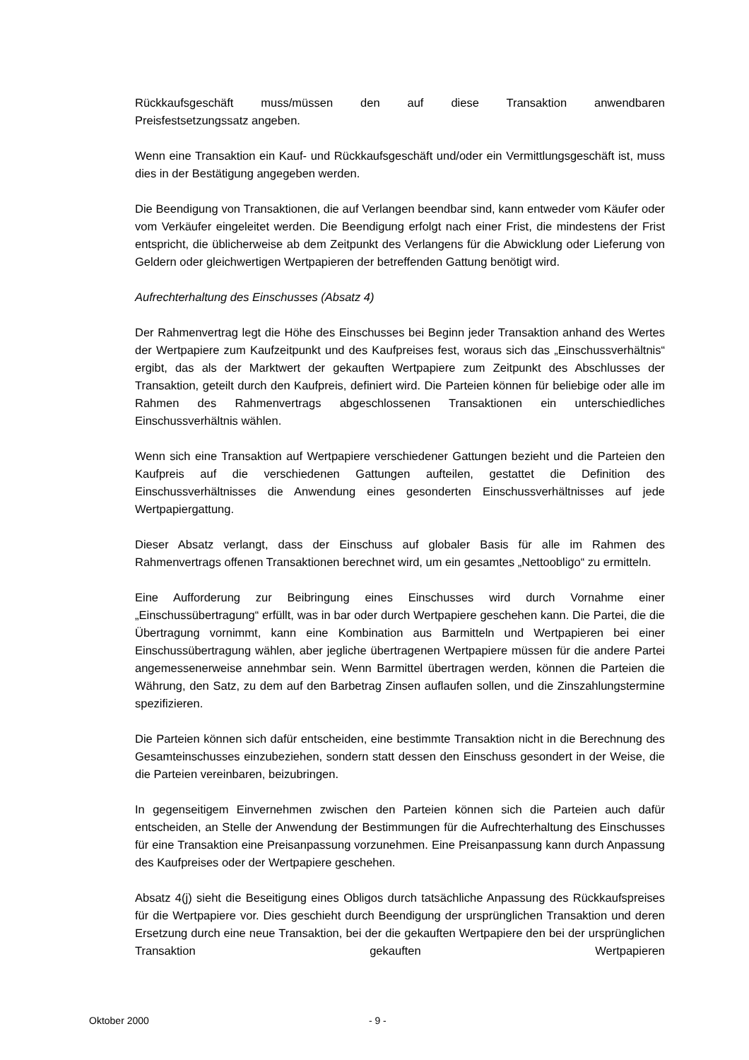Rückkaufsgeschäft muss/müssen den auf diese Transaktion anwendbaren
Preisfestsetzungssatz angeben.
Wenn eine Transaktion ein Kauf- und Rückkaufsgeschäft und/oder ein Vermittlungsgeschäft ist, muss dies in der Bestätigung angegeben werden.
Die Beendigung von Transaktionen, die auf Verlangen beendbar sind, kann entweder vom Käufer oder vom Verkäufer eingeleitet werden. Die Beendigung erfolgt nach einer Frist, die mindestens der Frist entspricht, die üblicherweise ab dem Zeitpunkt des Verlangens für die Abwicklung oder Lieferung von Geldern oder gleichwertigen Wertpapieren der betreffenden Gattung benötigt wird.
Aufrechterhaltung des Einschusses (Absatz 4)
Der Rahmenvertrag legt die Höhe des Einschusses bei Beginn jeder Transaktion anhand des Wertes der Wertpapiere zum Kaufzeitpunkt und des Kaufpreises fest, woraus sich das „Einschussverhältnis“ ergibt, das als der Marktwert der gekauften Wertpapiere zum Zeitpunkt des Abschlusses der Transaktion, geteilt durch den Kaufpreis, definiert wird. Die Parteien können für beliebige oder alle im Rahmen des Rahmenvertrags abgeschlossenen Transaktionen ein unterschiedliches Einschussverhältnis wählen.
Wenn sich eine Transaktion auf Wertpapiere verschiedener Gattungen bezieht und die Parteien den Kaufpreis auf die verschiedenen Gattungen aufteilen, gestattet die Definition des Einschussverhältnisses die Anwendung eines gesonderten Einschussverhältnisses auf jede Wertpapiergattung.
Dieser Absatz verlangt, dass der Einschuss auf globaler Basis für alle im Rahmen des Rahmenvertrags offenen Transaktionen berechnet wird, um ein gesamtes „Nettoobligo“ zu ermitteln.
Eine Aufforderung zur Beibringung eines Einschusses wird durch Vornahme einer „Einschussübertragung“ erfüllt, was in bar oder durch Wertpapiere geschehen kann. Die Partei, die die Übertragung vornimmt, kann eine Kombination aus Barmitteln und Wertpapieren bei einer Einschussübertragung wählen, aber jegliche übertragenen Wertpapiere müssen für die andere Partei angemessenerweise annehmbar sein. Wenn Barmittel übertragen werden, können die Parteien die Währung, den Satz, zu dem auf den Barbetrag Zinsen auflaufen sollen, und die Zinszahlungstermine spezifizieren.
Die Parteien können sich dafür entscheiden, eine bestimmte Transaktion nicht in die Berechnung des Gesamteinschusses einzubeziehen, sondern statt dessen den Einschuss gesondert in der Weise, die die Parteien vereinbaren, beizubringen.
In gegenseitigem Einvernehmen zwischen den Parteien können sich die Parteien auch dafür entscheiden, an Stelle der Anwendung der Bestimmungen für die Aufrechterhaltung des Einschusses für eine Transaktion eine Preisanpassung vorzunehmen. Eine Preisanpassung kann durch Anpassung des Kaufpreises oder der Wertpapiere geschehen.
Absatz 4(j) sieht die Beseitigung eines Obligos durch tatsächliche Anpassung des Rückkaufspreises für die Wertpapiere vor. Dies geschieht durch Beendigung der ursprünglichen Transaktion und deren Ersetzung durch eine neue Transaktion, bei der die gekauften Wertpapiere den bei der ursprünglichen Transaktion gekauften Wertpapieren
Oktober 2000 - 9 -